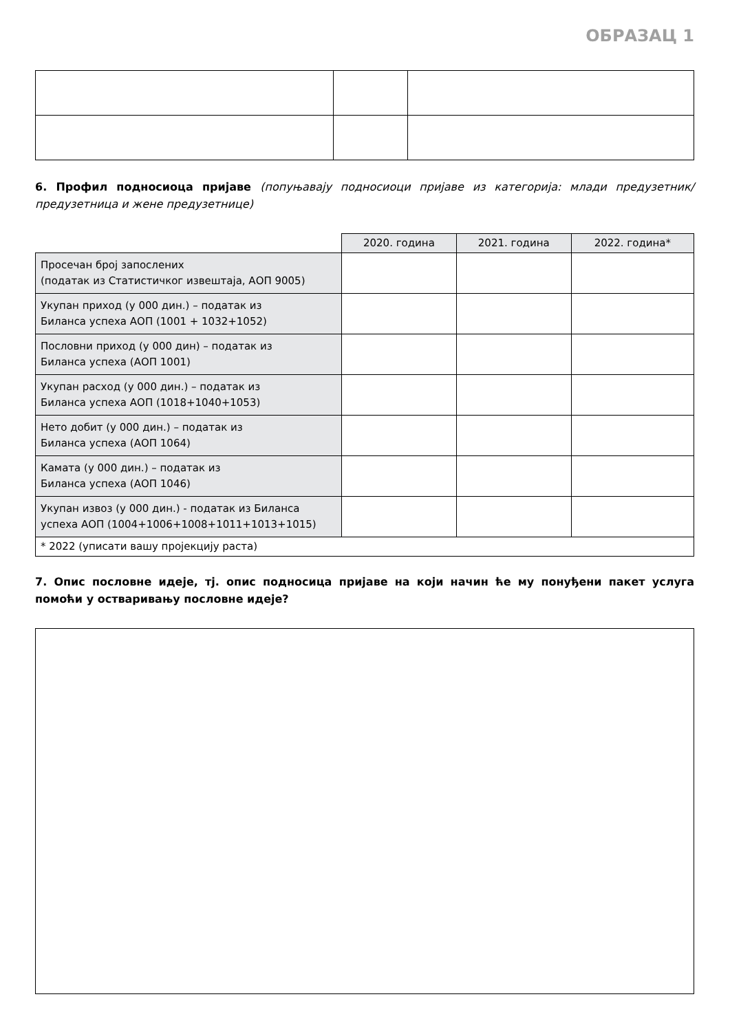ОБРАЗАЦ 1
6. Профил подносиоца пријаве (попуњавају подносиоци пријаве из категорија: млади предузетник/ предузетница и жене предузетнице)
| | 2020. година | 2021. година | 2022. година* |
| Просечан број запослених (податак из Статистичког извештаја, АОП 9005) | | | |
| Укупан приход (у 000 дин.) – податак из Биланса успеха АОП (1001 + 1032+1052) | | | |
| Пословни приход (у 000 дин) – податак из Биланса успеха (АОП 1001) | | | |
| Укупан расход (у 000 дин.) – податак из Биланса успеха АОП (1018+1040+1053) | | | |
| Нето добит (у 000 дин.) – податак из Биланса успеха (АОП 1064) | | | |
| Камата (у 000 дин.) – податак из Биланса успеха (АОП 1046) | | | |
| Укупан извоз (у 000 дин.) - податак из Биланса успеха АОП (1004+1006+1008+1011+1013+1015) | | | |
| * 2022 (уписати вашу пројекцију раста) | | | |
7. Опис пословне идеје, тј. опис подносица пријаве на који начин ће му понуђени пакет услуга помоћи у остваривању пословне идеје?